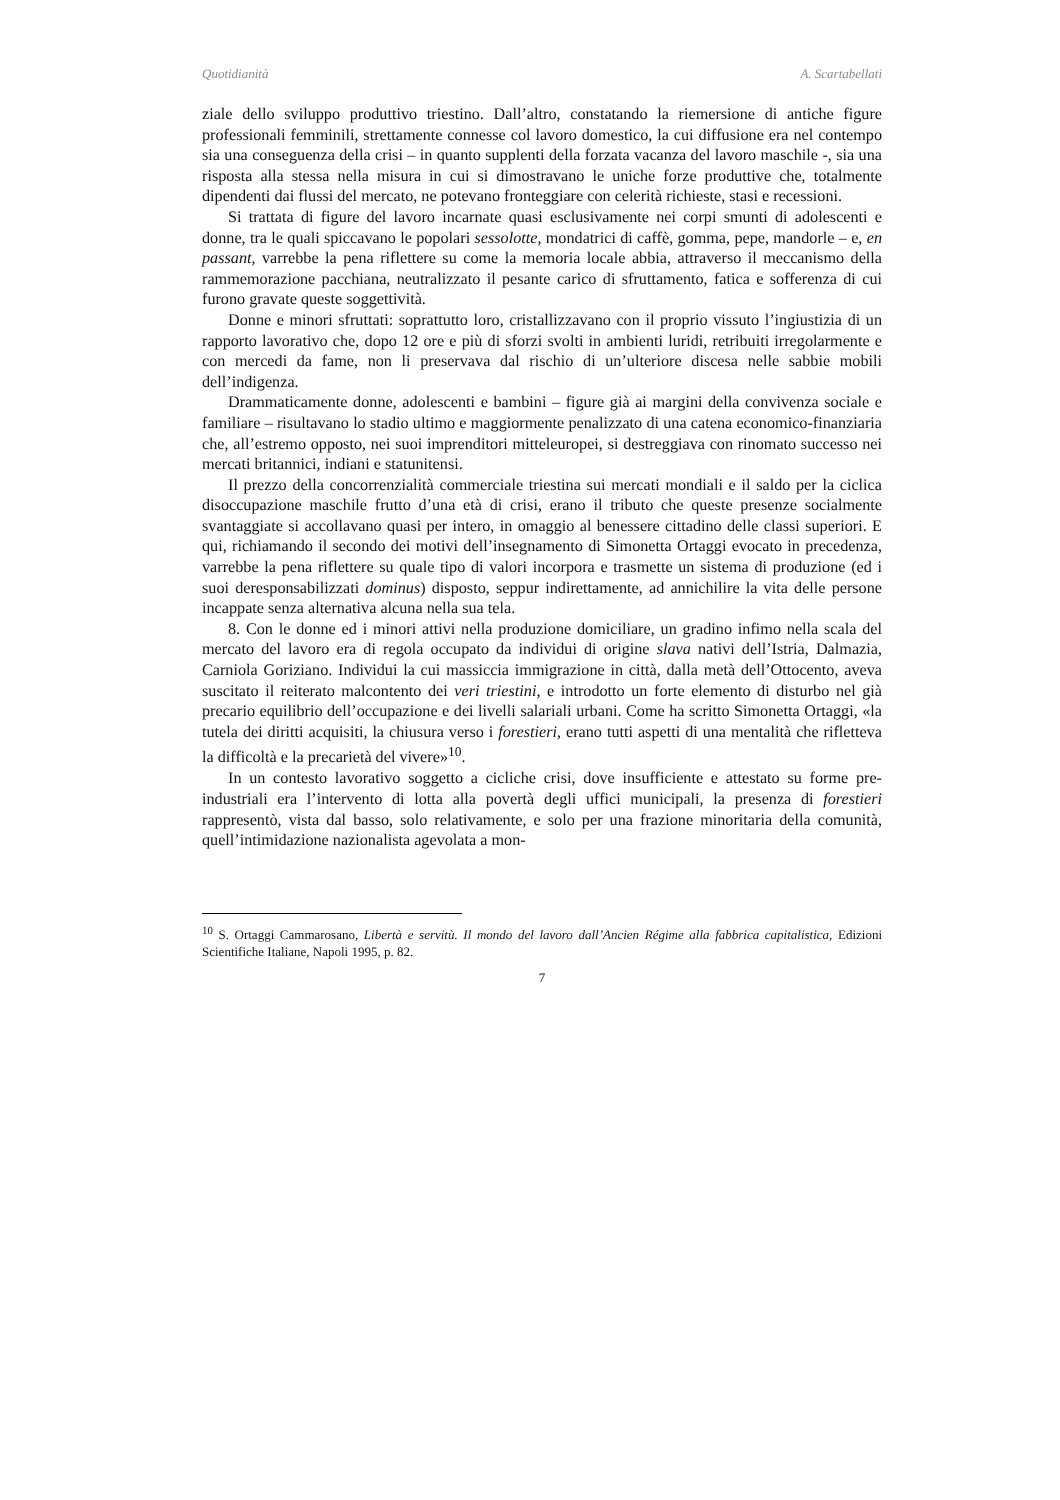Quotidianità A. Scartabellati
ziale dello sviluppo produttivo triestino. Dall’altro, constatando la riemersione di antiche figure professionali femminili, strettamente connesse col lavoro domestico, la cui diffusione era nel contempo sia una conseguenza della crisi – in quanto supplenti della forzata vacanza del lavoro maschile -, sia una risposta alla stessa nella misura in cui si dimostravano le uniche forze produttive che, totalmente dipendenti dai flussi del mercato, ne potevano fronteggiare con celerità richieste, stasi e recessioni.
Si trattata di figure del lavoro incarnate quasi esclusivamente nei corpi smunti di adolescenti e donne, tra le quali spiccavano le popolari sessolotte, mondatrici di caffè, gomma, pepe, mandorle – e, en passant, varrebbe la pena riflettere su come la memoria locale abbia, attraverso il meccanismo della rammemorazione pacchiana, neutralizzato il pesante carico di sfruttamento, fatica e sofferenza di cui furono gravate queste soggettività.
Donne e minori sfruttati: soprattutto loro, cristallizzavano con il proprio vissuto l’ingiustizia di un rapporto lavorativo che, dopo 12 ore e più di sforzi svolti in ambienti luridi, retribuiti irregolarmente e con mercedi da fame, non li preservava dal rischio di un’ulteriore discesa nelle sabbie mobili dell’indigenza.
Drammaticamente donne, adolescenti e bambini – figure già ai margini della convivenza sociale e familiare – risultavano lo stadio ultimo e maggiormente penalizzato di una catena economico-finanziaria che, all’estremo opposto, nei suoi imprenditori mitteleuropei, si destreggiava con rinomato successo nei mercati britannici, indiani e statunitensi.
Il prezzo della concorrenzialità commerciale triestina sui mercati mondiali e il saldo per la ciclica disoccupazione maschile frutto d’una età di crisi, erano il tributo che queste presenze socialmente svantaggiate si accollavano quasi per intero, in omaggio al benessere cittadino delle classi superiori. E qui, richiamando il secondo dei motivi dell’insegnamento di Simonetta Ortaggi evocato in precedenza, varrebbe la pena riflettere su quale tipo di valori incorpora e trasmette un sistema di produzione (ed i suoi deresponsabilizzati dominus) disposto, seppur indirettamente, ad annichilire la vita delle persone incappate senza alternativa alcuna nella sua tela.
8. Con le donne ed i minori attivi nella produzione domiciliare, un gradino infimo nella scala del mercato del lavoro era di regola occupato da individui di origine slava nativi dell’Istria, Dalmazia, Carniola Goriziano. Individui la cui massiccia immigrazione in città, dalla metà dell’Ottocento, aveva suscitato il reiterato malcontento dei veri triestini, e introdotto un forte elemento di disturbo nel già precario equilibrio dell’occupazione e dei livelli salariali urbani. Come ha scritto Simonetta Ortaggi, «la tutela dei diritti acquisiti, la chiusura verso i forestieri, erano tutti aspetti di una mentalità che rifletteva la difficoltà e la precarietà del vivere»<sup>10</sup>.
In un contesto lavorativo soggetto a cicliche crisi, dove insufficiente e attestato su forme pre-industriali era l’intervento di lotta alla povertà degli uffici municipali, la presenza di forestieri rappresentò, vista dal basso, solo relativamente, e solo per una frazione minoritaria della comunità, quell’intimidazione nazionalista agevolata a mon-
<sup>10</sup> S. Ortaggi Cammarosano, Libertà e servitù. Il mondo del lavoro dall’Ancien Régime alla fabbrica capitalistica, Edizioni Scientifiche Italiane, Napoli 1995, p. 82.
7